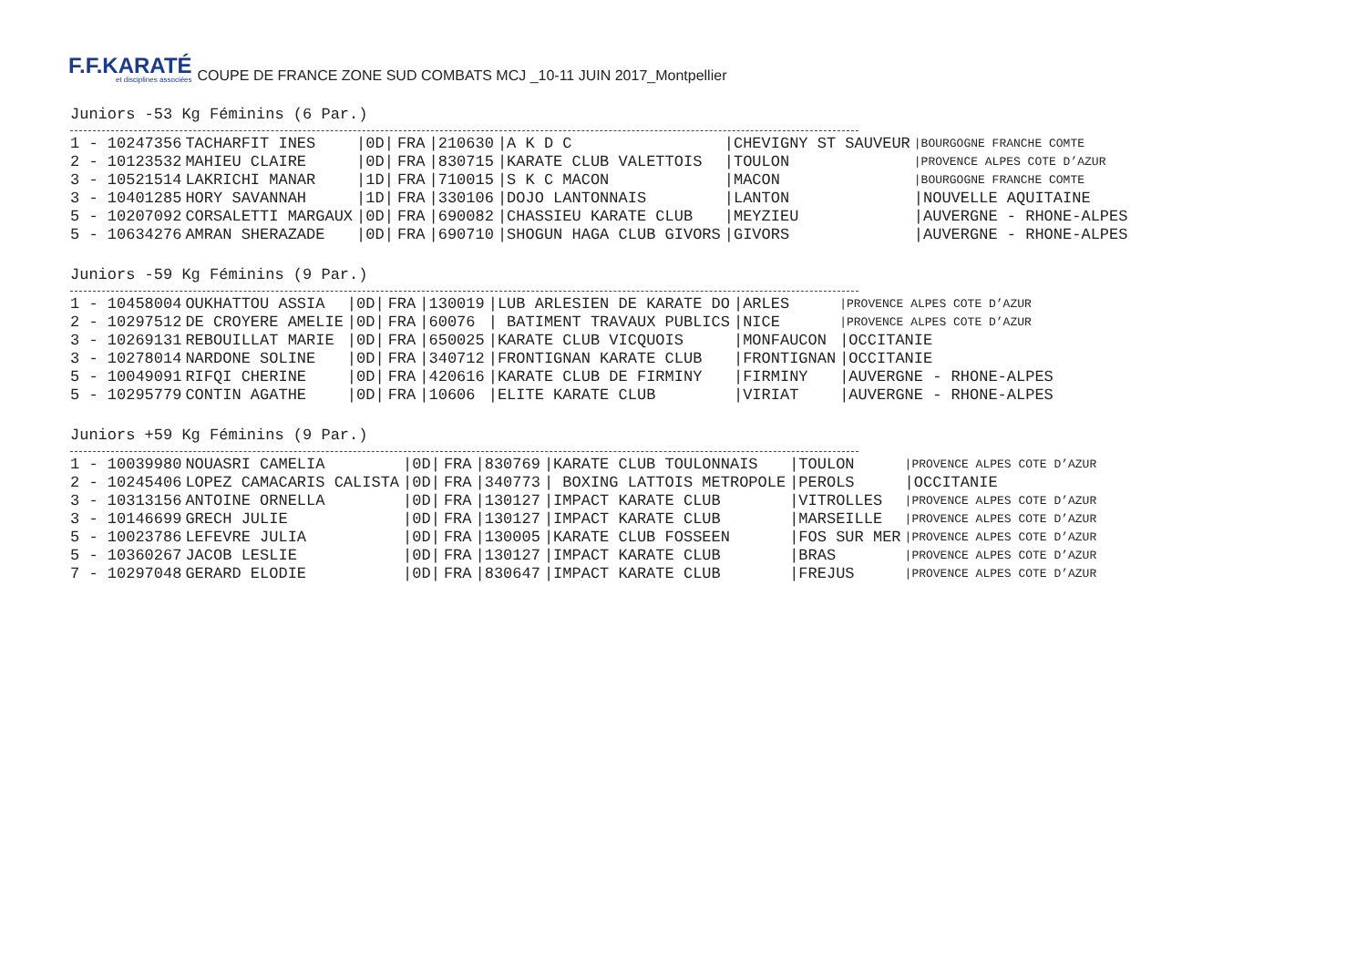F.F.KARATÉ
et disciplines associées
COUPE DE FRANCE ZONE SUD COMBATS MCJ _10-11 JUIN 2017_Montpellier
Juniors -53 Kg Féminins (6 Par.)
| 1 - 10247356 | TACHARFIT INES | /0D/ | FRA | /210630 | /A K D C | /CHEVIGNY ST SAUVEUR | /BOURGOGNE FRANCHE COMTE |
| 2 - 10123532 | MAHIEU CLAIRE | /0D/ | FRA | /830715 | /KARATE CLUB VALETTOIS | /TOULON | /PROVENCE ALPES COTE D’AZUR |
| 3 - 10521514 | LAKRICHI MANAR | /1D/ | FRA | /710015 | /S K C MACON | /MACON | /BOURGOGNE FRANCHE COMTE |
| 3 - 10401285 | HORY SAVANNAH | /1D/ | FRA | /330106 | /DOJO LANTONNAIS | /LANTON | /NOUVELLE AQUITAINE |
| 5 - 10207092 | CORSALETTI MARGAUX | /0D/ | FRA | /690082 | /CHASSIEU KARATE CLUB | /MEYZIEU | /AUVERGNE - RHONE-ALPES |
| 5 - 10634276 | AMRAN SHERAZADE | /0D/ | FRA | /690710 | /SHOGUN HAGA CLUB GIVORS | /GIVORS | /AUVERGNE - RHONE-ALPES |
Juniors -59 Kg Féminins (9 Par.)
| 1 - 10458004 | OUKHATTOU ASSIA | /0D/ | FRA | /130019 | /LUB ARLESIEN DE KARATE DO | /ARLES | /PROVENCE ALPES COTE D’AZUR |
| 2 - 10297512 | DE CROYERE AMELIE | /0D/ | FRA | /60076 | / BATIMENT TRAVAUX PUBLICS | /NICE | /PROVENCE ALPES COTE D’AZUR |
| 3 - 10269131 | REBOUILLAT MARIE | /0D/ | FRA | /650025 | /KARATE CLUB VICQUOIS | /MONFAUCON | /OCCITANIE |
| 3 - 10278014 | NARDONE SOLINE | /0D/ | FRA | /340712 | /FRONTIGNAN KARATE CLUB | /FRONTIGNAN | /OCCITANIE |
| 5 - 10049091 | RIFQI CHERINE | /0D/ | FRA | /420616 | /KARATE CLUB DE FIRMINY | /FIRMINY | /AUVERGNE - RHONE-ALPES |
| 5 - 10295779 | CONTIN AGATHE | /0D/ | FRA | /10606 | /ELITE KARATE CLUB | /VIRIAT | /AUVERGNE - RHONE-ALPES |
Juniors +59 Kg Féminins (9 Par.)
| 1 - 10039980 | NOUASRI CAMELIA | /0D/ | FRA | /830769 | /KARATE CLUB TOULONNAIS | /TOULON | /PROVENCE ALPES COTE D’AZUR |
| 2 - 10245406 | LOPEZ CAMACARIS CALISTA | /0D/ | FRA | /340773 | / BOXING LATTOIS METROPOLE | /PEROLS | /OCCITANIE |
| 3 - 10313156 | ANTOINE ORNELLA | /0D/ | FRA | /130127 | /IMPACT KARATE CLUB | /VITROLLES | /PROVENCE ALPES COTE D’AZUR |
| 3 - 10146699 | GRECH JULIE | /0D/ | FRA | /130127 | /IMPACT KARATE CLUB | /MARSEILLE | /PROVENCE ALPES COTE D’AZUR |
| 5 - 10023786 | LEFEVRE JULIA | /0D/ | FRA | /130005 | /KARATE CLUB FOSSEEN | /FOS SUR MER | /PROVENCE ALPES COTE D’AZUR |
| 5 - 10360267 | JACOB LESLIE | /0D/ | FRA | /130127 | /IMPACT KARATE CLUB | /BRAS | /PROVENCE ALPES COTE D’AZUR |
| 7 - 10297048 | GERARD ELODIE | /0D/ | FRA | /830647 | /IMPACT KARATE CLUB | /FREJUS | /PROVENCE ALPES COTE D’AZUR |